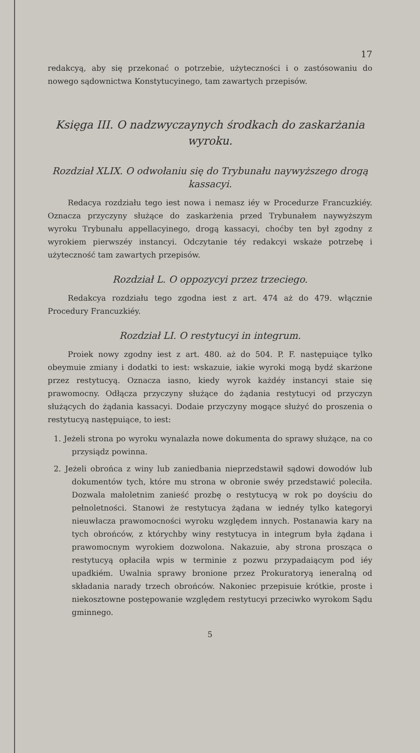17
redakcyą, aby się przekonać o potrzebie, użyteczności i o zastósowaniu do nowego sądownictwa Konstytucyinego, tam zawartych przepisów.
Księga III. O nadzwyczaynych środkach do zaskarżania wyroku.
Rozdział XLIX. O odwołaniu się do Trybunału naywyższego drogą kassacyi.
Redacya rozdziału tego iest nowa i nemasz iéy w Procedurze Francuzkiéy. Oznacza przyczyny służące do zaskarżenia przed Trybunałem naywyższym wyroku Trybunału appellacyinego, drogą kassacyi, choćby ten był zgodny z wyrokiem pierwszéy instancyi. Odczytanie téy redakcyi wskaże potrzebę i użyteczność tam zawartych przepisów.
Rozdział L. O oppozycyi przez trzeciego.
Redakcya rozdziału tego zgodna iest z art. 474 aż do 479. włącznie Procedury Francuzkiéy.
Rozdział LI. O restytucyi in integrum.
Proiek nowy zgodny iest z art. 480. aż do 504. P. F. następuiące tylko obeymuie zmiany i dodatki to iest: wskazuie, iakie wyroki mogą bydź skarżone przez restytucyą. Oznacza iasno, kiedy wyrok każdéy instancyi staie się prawomocny. Odłącza przyczyny służące do żądania restytucyi od przyczyn służących do żądania kassacyi. Dodaie przyczyny mogące służyć do proszenia o restytucyą następuiące, to iest:
1. Jeżeli strona po wyroku wynalazła nowe dokumenta do sprawy służące, na co przysiądz powinna.
2. Jeżeli obrońca z winy lub zaniedbania nieprzedstawił sądowi dowodów lub dokumentów tych, które mu strona w obronie swéy przedstawić poleciła. Dozwala małoletnim zanieść prozbę o restytucyą w rok po doyściu do pełnoletności. Stanowi że restytucya żądana w iednéy tylko kategoryi nieuwłacza prawomocności wyroku względem innych. Postanawia kary na tych obrońców, z którychby winy restytucya in integrum była żądana i prawomocnym wyrokiem dozwolona. Nakazuie, aby strona prosząca o restytucyą opłaciła wpis w terminie z pozwu przypadaiącym pod iéy upadkiém. Uwalnia sprawy bronione przez Prokuratoryą ieneralną od składania narady trzech obrońców. Nakoniec przepisuie krótkie, proste i niekosztowne postępowanie względem restytucyi przeciwko wyrokom Sądu gminnego.
5